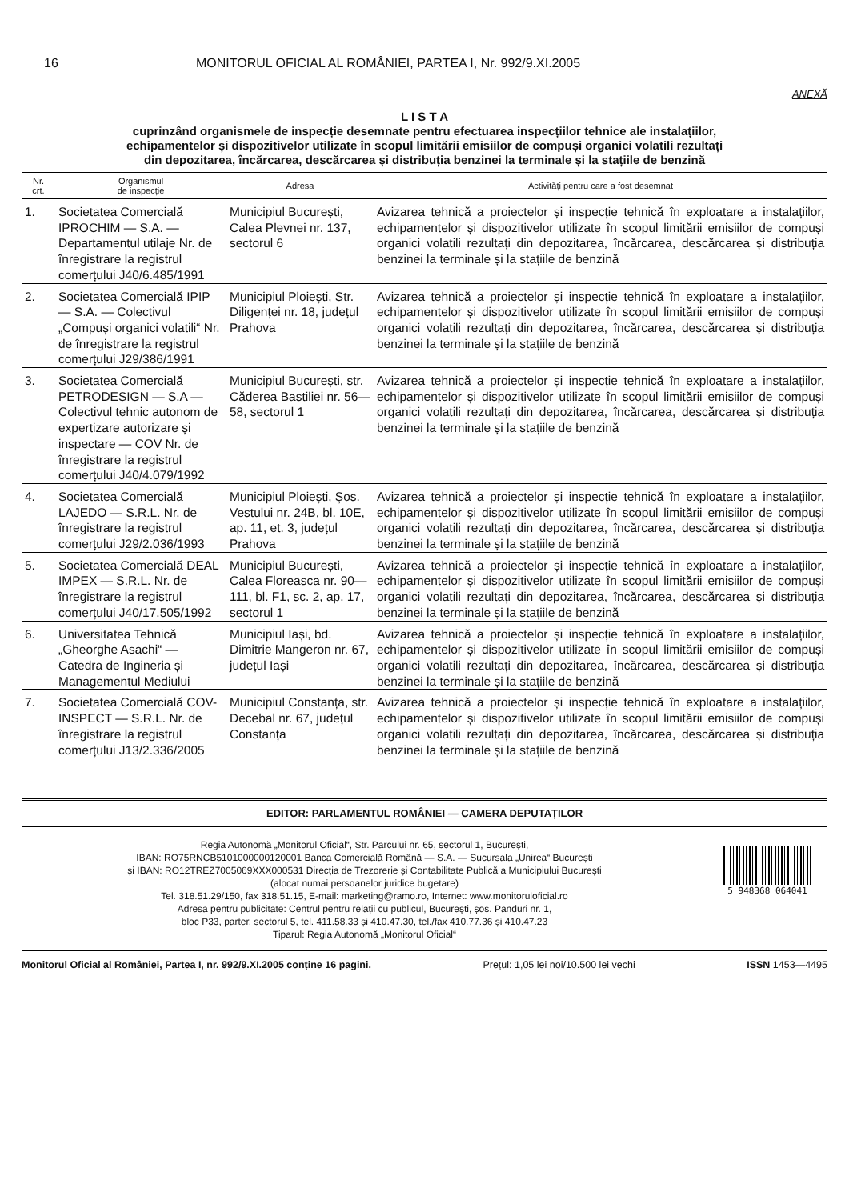16 MONITORUL OFICIAL AL ROMÂNIEI, PARTEA I, Nr. 992/9.XI.2005
ANEXĂ
L I S T A
cuprinzând organismele de inspecție desemnate pentru efectuarea inspecțiilor tehnice ale instalațiilor,
echipamentelor și dispozitivelor utilizate în scopul limitării emisiilor de compuși organici volatili rezultați
din depozitarea, încărcarea, descărcarea și distribuția benzinei la terminale și la stațiile de benzină
| Nr. crt. | Organismul de inspecție | Adresa | Activități pentru care a fost desemnat |
| --- | --- | --- | --- |
| 1. | Societatea Comercială IPROCHIM — S.A. — Departamentul utilaje Nr. de înregistrare la registrul comerțului J40/6.485/1991 | Municipiul București, Calea Plevnei nr. 137, sectorul 6 | Avizarea tehnică a proiectelor și inspecție tehnică în exploatare a instalațiilor, echipamentelor și dispozitivelor utilizate în scopul limitării emisiilor de compuși organici volatili rezultați din depozitarea, încărcarea, descărcarea și distribuția benzinei la terminale și la stațiile de benzină |
| 2. | Societatea Comercială IPIP — S.A. — Colectivul „Compuși organici volatili“ Nr. de înregistrare la registrul comerțului J29/386/1991 | Municipiul Ploiești, Str. Diligenței nr. 18, județul Prahova | Avizarea tehnică a proiectelor și inspecție tehnică în exploatare a instalațiilor, echipamentelor și dispozitivelor utilizate în scopul limitării emisiilor de compuși organici volatili rezultați din depozitarea, încărcarea, descărcarea și distribuția benzinei la terminale și la stațiile de benzină |
| 3. | Societatea Comercială PETRODESIGN — S.A — Colectivul tehnic autonom de expertizare autorizare și inspectare — COV Nr. de înregistrare la registrul comerțului J40/4.079/1992 | Municipiul București, str. Căderea Bastiliei nr. 56—58, sectorul 1 | Avizarea tehnică a proiectelor și inspecție tehnică în exploatare a instalațiilor, echipamentelor și dispozitivelor utilizate în scopul limitării emisiilor de compuși organici volatili rezultați din depozitarea, încărcarea, descărcarea și distribuția benzinei la terminale și la stațiile de benzină |
| 4. | Societatea Comercială LAJEDO — S.R.L. Nr. de înregistrare la registrul comerțului J29/2.036/1993 | Municipiul Ploiești, Șos. Vestului nr. 24B, bl. 10E, ap. 11, et. 3, județul Prahova | Avizarea tehnică a proiectelor și inspecție tehnică în exploatare a instalațiilor, echipamentelor și dispozitivelor utilizate în scopul limitării emisiilor de compuși organici volatili rezultați din depozitarea, încărcarea, descărcarea și distribuția benzinei la terminale și la stațiile de benzină |
| 5. | Societatea Comercială DEAL IMPEX — S.R.L. Nr. de înregistrare la registrul comerțului J40/17.505/1992 | Municipiul București, Calea Floreasca nr. 90—111, bl. F1, sc. 2, ap. 17, sectorul 1 | Avizarea tehnică a proiectelor și inspecție tehnică în exploatare a instalațiilor, echipamentelor și dispozitivelor utilizate în scopul limitării emisiilor de compuși organici volatili rezultați din depozitarea, încărcarea, descărcarea și distribuția benzinei la terminale și la stațiile de benzină |
| 6. | Universitatea Tehnică „Gheorghe Asachi“ — Catedra de Ingineria și Managementul Mediului | Municipiul Iași, bd. Dimitrie Mangeron nr. 67, județul Iași | Avizarea tehnică a proiectelor și inspecție tehnică în exploatare a instalațiilor, echipamentelor și dispozitivelor utilizate în scopul limitării emisiilor de compuși organici volatili rezultați din depozitarea, încărcarea, descărcarea și distribuția benzinei la terminale și la stațiile de benzină |
| 7. | Societatea Comercială COV-INSPECT — S.R.L. Nr. de înregistrare la registrul comerțului J13/2.336/2005 | Municipiul Constanța, str. Decebal nr. 67, județul Constanța | Avizarea tehnică a proiectelor și inspecție tehnică în exploatare a instalațiilor, echipamentelor și dispozitivelor utilizate în scopul limitării emisiilor de compuși organici volatili rezultați din depozitarea, încărcarea, descărcarea și distribuția benzinei la terminale și la stațiile de benzină |
EDITOR: PARLAMENTUL ROMÂNIEI — CAMERA DEPUTAȚILOR
Regia Autonomă „Monitorul Oficial“, Str. Parcului nr. 65, sectorul 1, București,
IBAN: RO75RNCB5101000000120001 Banca Comercială Română — S.A. — Sucursala „Unirea“ București
și IBAN: RO12TREZ7005069XXX000531 Direcția de Trezorerie și Contabilitate Publică a Municipiului București
(alocat numai persoanelor juridice bugetare)
Tel. 318.51.29/150, fax 318.51.15, E-mail: marketing@ramo.ro, Internet: www.monitoruloficial.ro
Adresa pentru publicitate: Centrul pentru relații cu publicul, București, șos. Panduri nr. 1,
bloc P33, parter, sectorul 5, tel. 411.58.33 și 410.47.30, tel./fax 410.77.36 și 410.47.23
Tiparul: Regia Autonomă „Monitorul Oficial“
5 948368 064041
Monitorul Oficial al României, Partea I, nr. 992/9.XI.2005 conține 16 pagini. Prețul: 1,05 lei noi/10.500 lei vechi ISSN 1453—4495